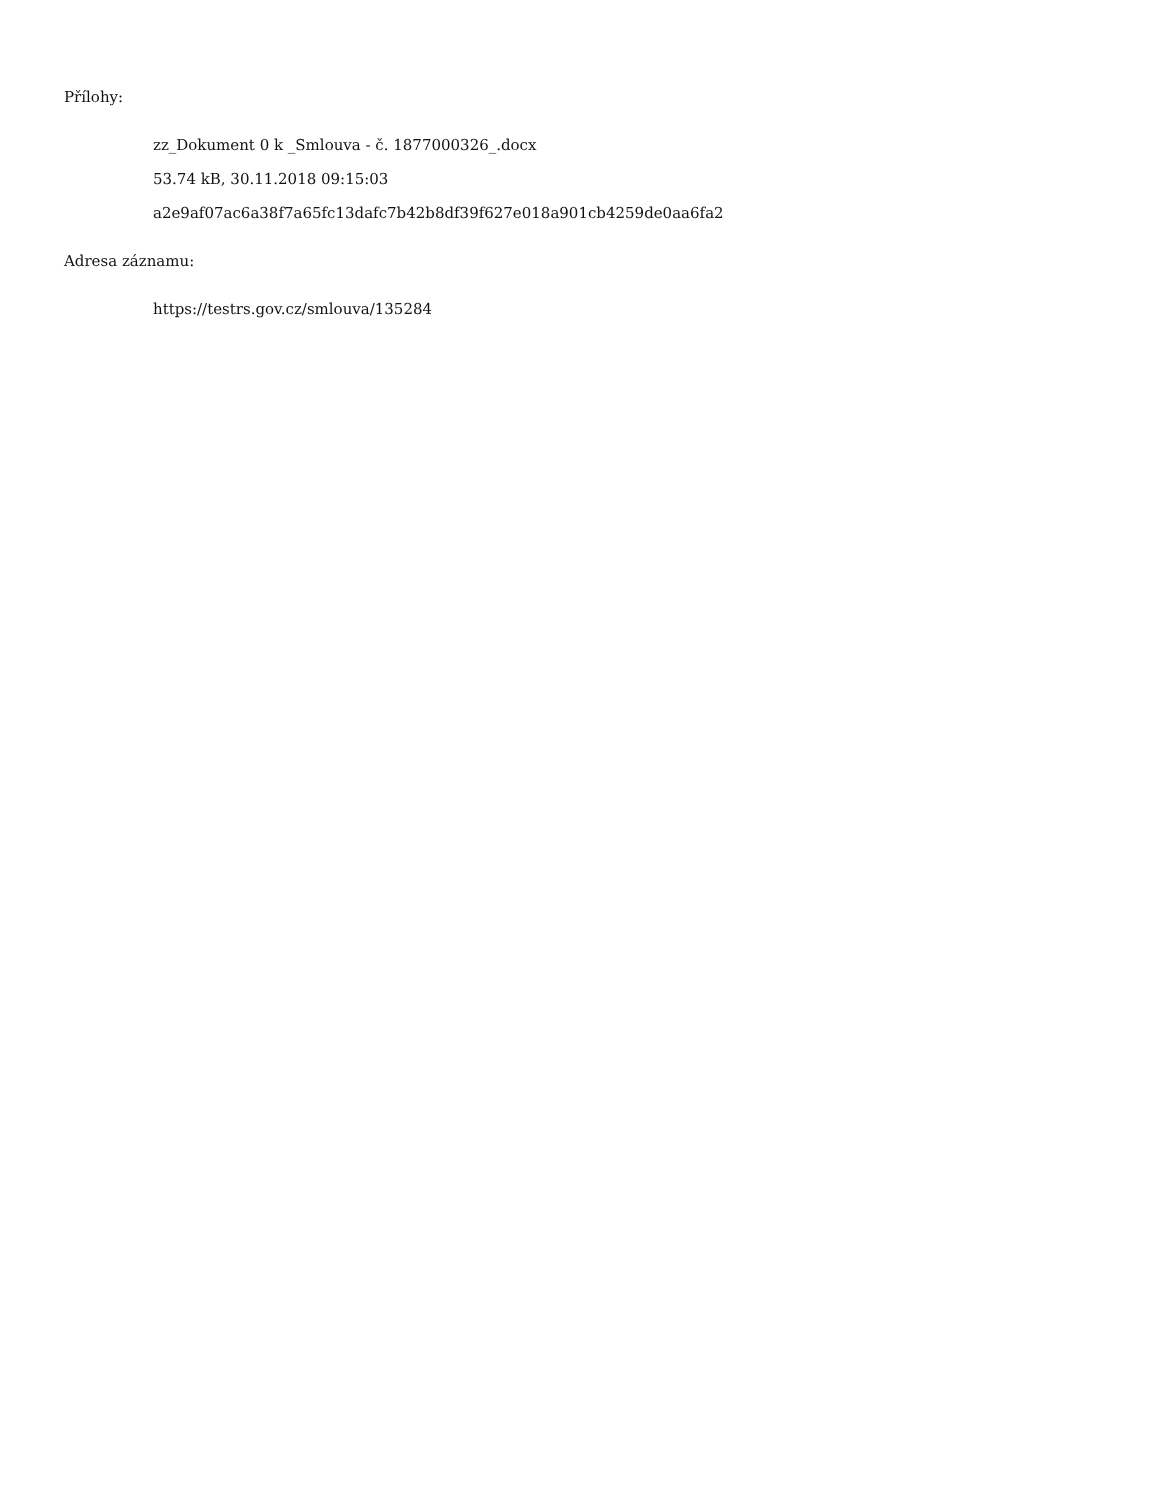Přílohy:
zz_Dokument 0 k _Smlouva - č. 1877000326_.docx
53.74 kB, 30.11.2018 09:15:03
a2e9af07ac6a38f7a65fc13dafc7b42b8df39f627e018a901cb4259de0aa6fa2
Adresa záznamu:
https://testrs.gov.cz/smlouva/135284